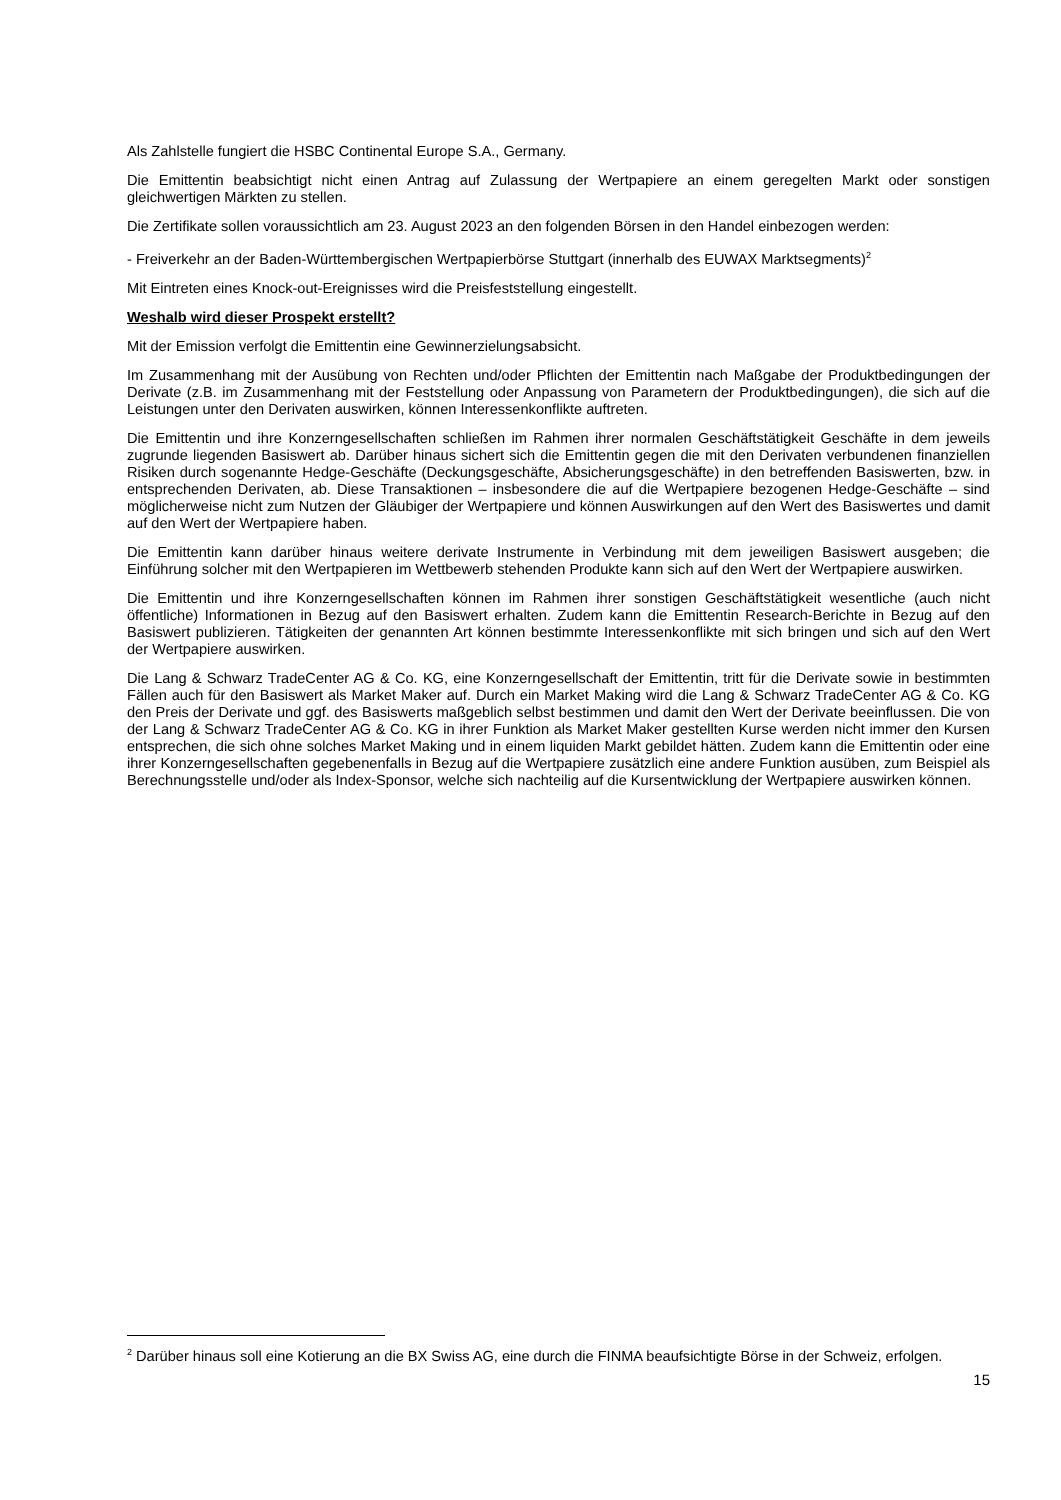Als Zahlstelle fungiert die HSBC Continental Europe S.A., Germany.
Die Emittentin beabsichtigt nicht einen Antrag auf Zulassung der Wertpapiere an einem geregelten Markt oder sonstigen gleichwertigen Märkten zu stellen.
Die Zertifikate sollen voraussichtlich am 23. August 2023 an den folgenden Börsen in den Handel einbezogen werden:
- Freiverkehr an der Baden-Württembergischen Wertpapierbörse Stuttgart (innerhalb des EUWAX Marktsegments)<sup>2</sup>
Mit Eintreten eines Knock-out-Ereignisses wird die Preisfeststellung eingestellt.
Weshalb wird dieser Prospekt erstellt?
Mit der Emission verfolgt die Emittentin eine Gewinnerzielungsabsicht.
Im Zusammenhang mit der Ausübung von Rechten und/oder Pflichten der Emittentin nach Maßgabe der Produktbedingungen der Derivate (z.B. im Zusammenhang mit der Feststellung oder Anpassung von Parametern der Produktbedingungen), die sich auf die Leistungen unter den Derivaten auswirken, können Interessenkonflikte auftreten.
Die Emittentin und ihre Konzerngesellschaften schließen im Rahmen ihrer normalen Geschäftstätigkeit Geschäfte in dem jeweils zugrunde liegenden Basiswert ab. Darüber hinaus sichert sich die Emittentin gegen die mit den Derivaten verbundenen finanziellen Risiken durch sogenannte Hedge-Geschäfte (Deckungsgeschäfte, Absicherungsgeschäfte) in den betreffenden Basiswerten, bzw. in entsprechenden Derivaten, ab. Diese Transaktionen – insbesondere die auf die Wertpapiere bezogenen Hedge-Geschäfte – sind möglicherweise nicht zum Nutzen der Gläubiger der Wertpapiere und können Auswirkungen auf den Wert des Basiswertes und damit auf den Wert der Wertpapiere haben.
Die Emittentin kann darüber hinaus weitere derivate Instrumente in Verbindung mit dem jeweiligen Basiswert ausgeben; die Einführung solcher mit den Wertpapieren im Wettbewerb stehenden Produkte kann sich auf den Wert der Wertpapiere auswirken.
Die Emittentin und ihre Konzerngesellschaften können im Rahmen ihrer sonstigen Geschäftstätigkeit wesentliche (auch nicht öffentliche) Informationen in Bezug auf den Basiswert erhalten. Zudem kann die Emittentin Research-Berichte in Bezug auf den Basiswert publizieren. Tätigkeiten der genannten Art können bestimmte Interessenkonflikte mit sich bringen und sich auf den Wert der Wertpapiere auswirken.
Die Lang & Schwarz TradeCenter AG & Co. KG, eine Konzerngesellschaft der Emittentin, tritt für die Derivate sowie in bestimmten Fällen auch für den Basiswert als Market Maker auf. Durch ein Market Making wird die Lang & Schwarz TradeCenter AG & Co. KG den Preis der Derivate und ggf. des Basiswerts maßgeblich selbst bestimmen und damit den Wert der Derivate beeinflussen. Die von der Lang & Schwarz TradeCenter AG & Co. KG in ihrer Funktion als Market Maker gestellten Kurse werden nicht immer den Kursen entsprechen, die sich ohne solches Market Making und in einem liquiden Markt gebildet hätten. Zudem kann die Emittentin oder eine ihrer Konzerngesellschaften gegebenenfalls in Bezug auf die Wertpapiere zusätzlich eine andere Funktion ausüben, zum Beispiel als Berechnungsstelle und/oder als Index-Sponsor, welche sich nachteilig auf die Kursentwicklung der Wertpapiere auswirken können.
<sup>2</sup> Darüber hinaus soll eine Kotierung an die BX Swiss AG, eine durch die FINMA beaufsichtigte Börse in der Schweiz, erfolgen.
15